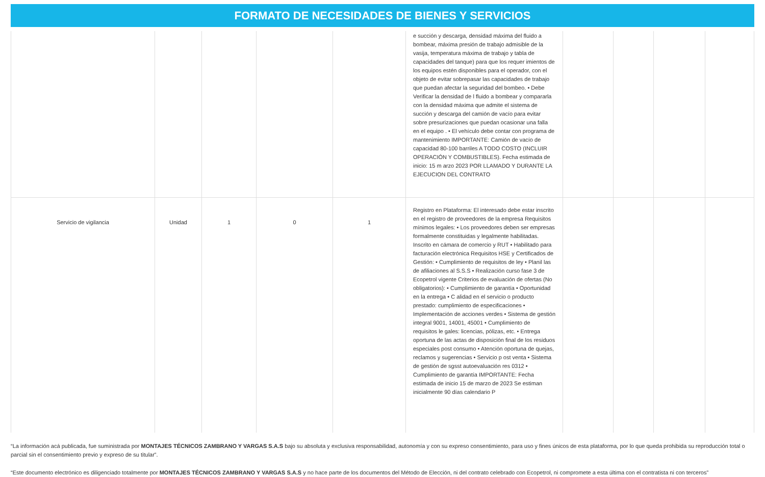FORMATO DE NECESIDADES DE BIENES Y SERVICIOS
| | | | | | e succión y descarga, densidad máxima del fluido a bombear, máxima presión de trabajo admisible de la vasija, temperatura máxima de trabajo y tabla de capacidades del tanque) para que los requer imientos de los equipos estén disponibles para el operador, con el objeto de evitar sobrepasar las capacidades de trabajo que puedan afectar la seguridad del bombeo. • Debe Verificar la densidad de l fluido a bombear y compararla con la densidad máxima que admite el sistema de succión y descarga del camión de vacío para evitar sobre presurizaciones que puedan ocasionar una falla en el equipo . • El vehículo debe contar con programa de mantenimiento IMPORTANTE: Camión de vacío de capacidad 80-100 barriles A TODO COSTO (INCLUIR OPERACIÓN Y COMBUSTIBLES). Fecha estimada de inicio: 15 m arzo 2023 POR LLAMADO Y DURANTE LA EJECUCION DEL CONTRATO | | | | |
| Servicio de vigilancia | Unidad | 1 | 0 | 1 | Registro en Plataforma: El interesado debe estar inscrito en el registro de proveedores de la empresa Requisitos mínimos legales: • Los proveedores deben ser empresas formalmente constituidas y legalmente habilitadas. Inscrito en cámara de comercio y RUT • Habilitado para facturación electrónica Requisitos HSE y Certificados de Gestión: • Cumplimiento de requisitos de ley • Planil las de afiliaciones al S.S.S • Realización curso fase 3 de Ecopetrol vigente Criterios de evaluación de ofertas (No obligatorios): • Cumplimiento de garantía • Oportunidad en la entrega • C alidad en el servicio o producto prestado: cumplimiento de especificaciones • Implementación de acciones verdes • Sistema de gestión integral 9001, 14001, 45001 • Cumplimiento de requisitos le gales: licencias, pólizas, etc. • Entrega oportuna de las actas de disposición final de los residuos especiales post consumo • Atención oportuna de quejas, reclamos y sugerencias • Servicio p ost venta • Sistema de gestión de sgsst autoevaluación res 0312 • Cumplimiento de garantía IMPORTANTE: Fecha estimada de inicio 15 de marzo de 2023 Se estiman inicialmente 90 días calendario P | | | | |
“La información acá publicada, fue suministrada por MONTAJES TÉCNICOS ZAMBRANO Y VARGAS S.A.S bajo su absoluta y exclusiva responsabilidad, autonomía y con su expreso consentimiento, para uso y fines únicos de esta plataforma, por lo que queda prohibida su reproducción total o parcial sin el consentimiento previo y expreso de su titular”.
“Este documento electrónico es diligenciado totalmente por MONTAJES TÉCNICOS ZAMBRANO Y VARGAS S.A.S y no hace parte de los documentos del Método de Elección, ni del contrato celebrado con Ecopetrol, ni compromete a esta última con el contratista ni con terceros”